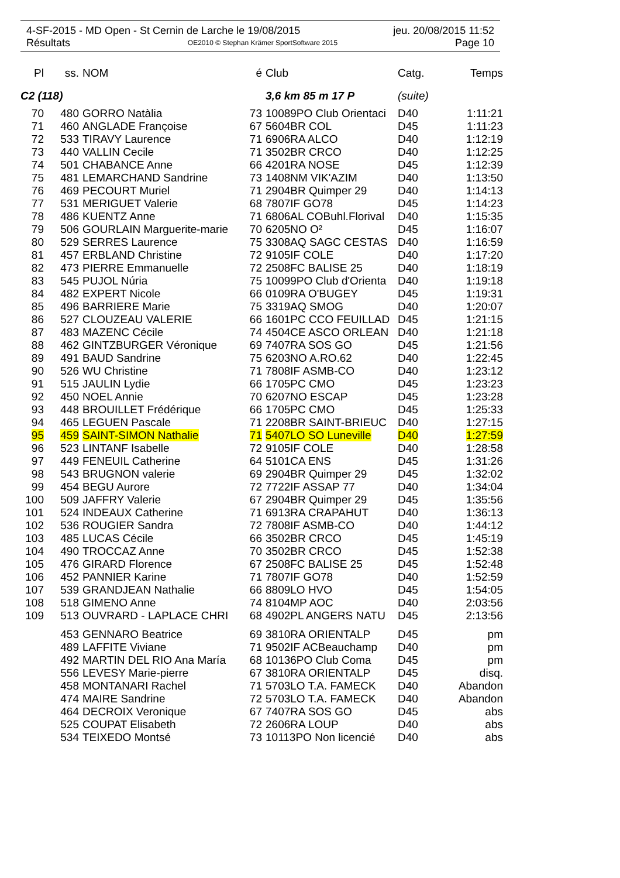4-SF-2015 - MD Open - St Cernin de Larche le 19/08/2015 jeu. 20/08/2015 11:52
Résultats OE2010 © Stephan Krämer SportSoftware 2015 Page 10
| Pl | ss. | NOM | é | Club | Catg. | Temps |
| --- | --- | --- | --- | --- | --- | --- |
| C2 (118) | | | | 3,6 km 85 m 17 P | (suite) | |
| 70 | 480 | GORRO Natàlia | 73 | 10089PO Club Orientaci | D40 | 1:11:21 |
| 71 | 460 | ANGLADE Françoise | 67 | 5604BR COL | D45 | 1:11:23 |
| 72 | 533 | TIRAVY Laurence | 71 | 6906RA ALCO | D40 | 1:12:19 |
| 73 | 440 | VALLIN Cecile | 71 | 3502BR CRCO | D40 | 1:12:25 |
| 74 | 501 | CHABANCE Anne | 66 | 4201RA NOSE | D45 | 1:12:39 |
| 75 | 481 | LEMARCHAND Sandrine | 73 | 1408NM VIK'AZIM | D40 | 1:13:50 |
| 76 | 469 | PECOURT Muriel | 71 | 2904BR Quimper 29 | D40 | 1:14:13 |
| 77 | 531 | MERIGUET Valerie | 68 | 7807IF GO78 | D45 | 1:14:23 |
| 78 | 486 | KUENTZ Anne | 71 | 6806AL COBuhl.Florival | D40 | 1:15:35 |
| 79 | 506 | GOURLAIN Marguerite-marie | 70 | 6205NO O² | D45 | 1:16:07 |
| 80 | 529 | SERRES Laurence | 75 | 3308AQ SAGC CESTAS | D40 | 1:16:59 |
| 81 | 457 | ERBLAND Christine | 72 | 9105IF COLE | D40 | 1:17:20 |
| 82 | 473 | PIERRE Emmanuelle | 72 | 2508FC BALISE 25 | D40 | 1:18:19 |
| 83 | 545 | PUJOL Núria | 75 | 10099PO Club d'Orienta | D40 | 1:19:18 |
| 84 | 482 | EXPERT Nicole | 66 | 0109RA O'BUGEY | D45 | 1:19:31 |
| 85 | 496 | BARRIERE Marie | 75 | 3319AQ SMOG | D40 | 1:20:07 |
| 86 | 527 | CLOUZEAU VALERIE | 66 | 1601PC CCO FEUILLAD | D45 | 1:21:15 |
| 87 | 483 | MAZENC Cécile | 74 | 4504CE ASCO ORLEAN | D40 | 1:21:18 |
| 88 | 462 | GINTZBURGER Véronique | 69 | 7407RA SOS GO | D45 | 1:21:56 |
| 89 | 491 | BAUD Sandrine | 75 | 6203NO A.RO.62 | D40 | 1:22:45 |
| 90 | 526 | WU Christine | 71 | 7808IF ASMB-CO | D40 | 1:23:12 |
| 91 | 515 | JAULIN Lydie | 66 | 1705PC CMO | D45 | 1:23:23 |
| 92 | 450 | NOEL Annie | 70 | 6207NO ESCAP | D45 | 1:23:28 |
| 93 | 448 | BROUILLET Frédérique | 66 | 1705PC CMO | D45 | 1:25:33 |
| 94 | 465 | LEGUEN Pascale | 71 | 2208BR SAINT-BRIEUC | D40 | 1:27:15 |
| 95 | 459 | SAINT-SIMON Nathalie | 71 | 5407LO SO Luneville | D40 | 1:27:59 |
| 96 | 523 | LINTANF Isabelle | 72 | 9105IF COLE | D40 | 1:28:58 |
| 97 | 449 | FENEUIL Catherine | 64 | 5101CA ENS | D45 | 1:31:26 |
| 98 | 543 | BRUGNON valerie | 69 | 2904BR Quimper 29 | D45 | 1:32:02 |
| 99 | 454 | BEGU Aurore | 72 | 7722IF ASSAP 77 | D40 | 1:34:04 |
| 100 | 509 | JAFFRY Valerie | 67 | 2904BR Quimper 29 | D45 | 1:35:56 |
| 101 | 524 | INDEAUX Catherine | 71 | 6913RA CRAPAHUT | D40 | 1:36:13 |
| 102 | 536 | ROUGIER Sandra | 72 | 7808IF ASMB-CO | D40 | 1:44:12 |
| 103 | 485 | LUCAS Cécile | 66 | 3502BR CRCO | D45 | 1:45:19 |
| 104 | 490 | TROCCAZ Anne | 70 | 3502BR CRCO | D45 | 1:52:38 |
| 105 | 476 | GIRARD Florence | 67 | 2508FC BALISE 25 | D45 | 1:52:48 |
| 106 | 452 | PANNIER Karine | 71 | 7807IF GO78 | D40 | 1:52:59 |
| 107 | 539 | GRANDJEAN Nathalie | 66 | 8809LO HVO | D45 | 1:54:05 |
| 108 | 518 | GIMENO Anne | 74 | 8104MP AOC | D40 | 2:03:56 |
| 109 | 513 | OUVRARD - LAPLACE CHRI | 68 | 4902PL ANGERS NATU | D45 | 2:13:56 |
| | 453 | GENNARO Beatrice | 69 | 3810RA ORIENTALP | D45 | pm |
| | 489 | LAFFITE Viviane | 71 | 9502IF ACBeauchamp | D40 | pm |
| | 492 | MARTIN DEL RIO Ana María | 68 | 10136PO Club Coma | D45 | pm |
| | 556 | LEVESY Marie-pierre | 67 | 3810RA ORIENTALP | D45 | disq. |
| | 458 | MONTANARI Rachel | 71 | 5703LO T.A. FAMECK | D40 | Abandon |
| | 474 | MAIRE Sandrine | 72 | 5703LO T.A. FAMECK | D40 | Abandon |
| | 464 | DECROIX Veronique | 67 | 7407RA SOS GO | D45 | abs |
| | 525 | COUPAT Elisabeth | 72 | 2606RA LOUP | D40 | abs |
| | 534 | TEIXEDO Montsé | 73 | 10113PO Non licencié | D40 | abs |